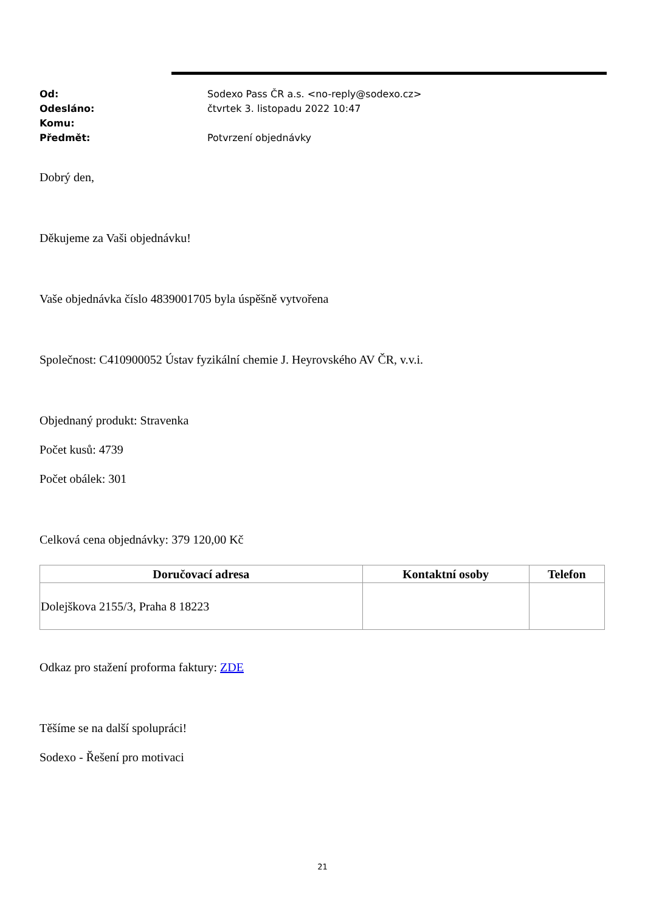Od: Sodexo Pass ČR a.s. <no-reply@sodexo.cz>
Odesláno: čtvrtek 3. listopadu 2022 10:47
Komu:
Předmět: Potvrzení objednávky
Dobrý den,
Děkujeme za Vaši objednávku!
Vaše objednávka číslo 4839001705 byla úspěšně vytvořena
Společnost: C410900052 Ústav fyzikální chemie J. Heyrovského AV ČR, v.v.i.
Objednaný produkt: Stravenka
Počet kusů: 4739
Počet obálek: 301
Celková cena objednávky: 379 120,00 Kč
| Doručovací adresa | Kontaktní osoby | Telefon |
| --- | --- | --- |
| Dolejškova 2155/3, Praha 8 18223 | | |
Odkaz pro stažení proforma faktury: ZDE
Těšíme se na další spolupráci!
Sodexo - Řešení pro motivaci
21